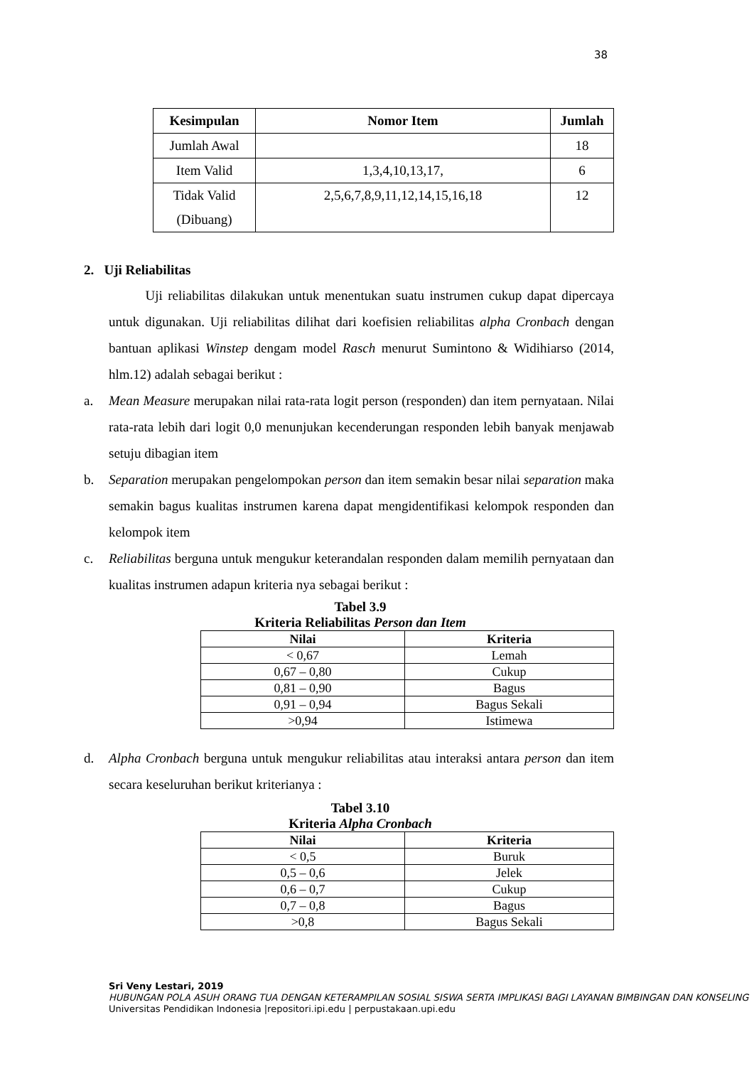38
| Kesimpulan | Nomor Item | Jumlah |
| --- | --- | --- |
| Jumlah Awal | | 18 |
| Item Valid | 1,3,4,10,13,17, | 6 |
| Tidak Valid (Dibuang) | 2,5,6,7,8,9,11,12,14,15,16,18 | 12 |
2. Uji Reliabilitas
Uji reliabilitas dilakukan untuk menentukan suatu instrumen cukup dapat dipercaya untuk digunakan. Uji reliabilitas dilihat dari koefisien reliabilitas alpha Cronbach dengan bantuan aplikasi Winstep dengam model Rasch menurut Sumintono & Widihiarso (2014, hlm.12) adalah sebagai berikut :
a. Mean Measure merupakan nilai rata-rata logit person (responden) dan item pernyataan. Nilai rata-rata lebih dari logit 0,0 menunjukan kecenderungan responden lebih banyak menjawab setuju dibagian item
b. Separation merupakan pengelompokan person dan item semakin besar nilai separation maka semakin bagus kualitas instrumen karena dapat mengidentifikasi kelompok responden dan kelompok item
c. Reliabilitas berguna untuk mengukur keterandalan responden dalam memilih pernyataan dan kualitas instrumen adapun kriteria nya sebagai berikut :
Tabel 3.9
Kriteria Reliabilitas Person dan Item
| Nilai | Kriteria |
| --- | --- |
| < 0,67 | Lemah |
| 0,67 – 0,80 | Cukup |
| 0,81 – 0,90 | Bagus |
| 0,91 – 0,94 | Bagus Sekali |
| >0,94 | Istimewa |
d. Alpha Cronbach berguna untuk mengukur reliabilitas atau interaksi antara person dan item secara keseluruhan berikut kriterianya :
Tabel 3.10
Kriteria Alpha Cronbach
| Nilai | Kriteria |
| --- | --- |
| < 0,5 | Buruk |
| 0,5 – 0,6 | Jelek |
| 0,6 – 0,7 | Cukup |
| 0,7 – 0,8 | Bagus |
| >0,8 | Bagus Sekali |
Sri Veny Lestari, 2019
HUBUNGAN POLA ASUH ORANG TUA DENGAN KETERAMPILAN SOSIAL SISWA SERTA IMPLIKASI BAGI LAYANAN BIMBINGAN DAN KONSELING
Universitas Pendidikan Indonesia |repositori.ipi.edu | perpustakaan.upi.edu